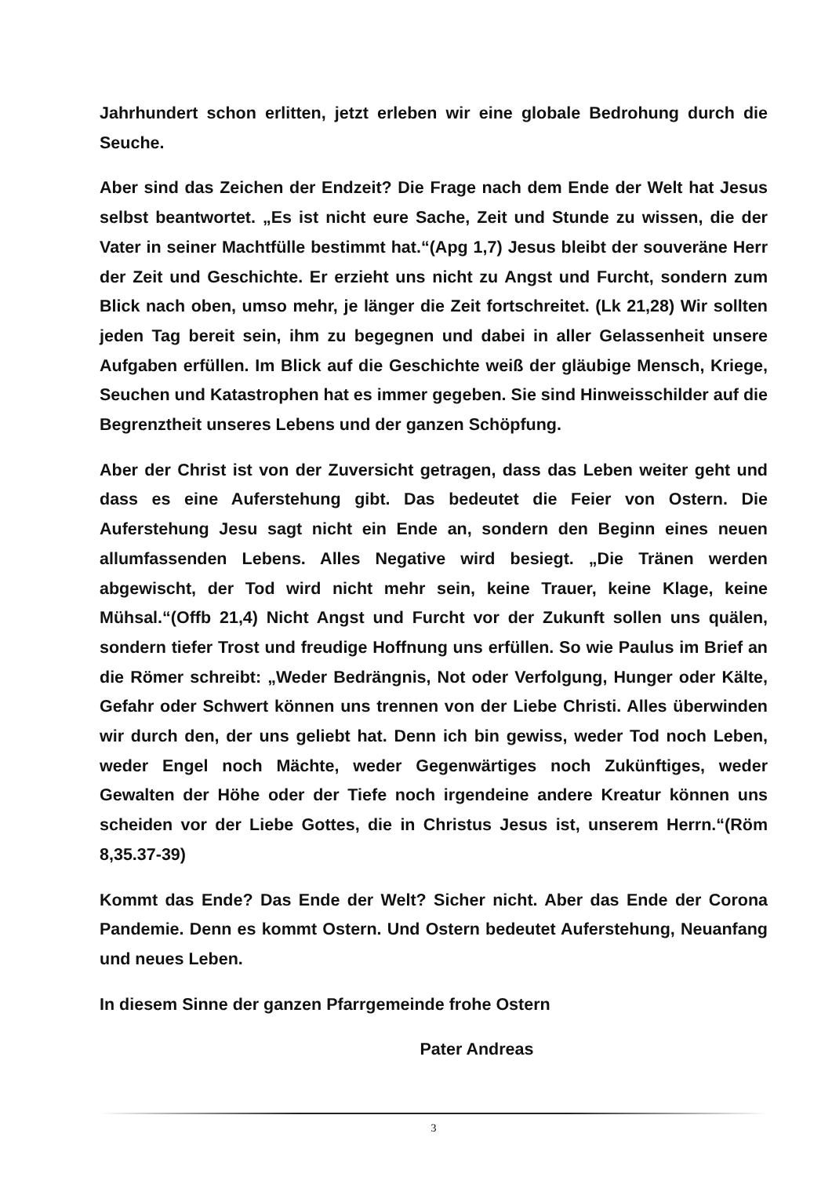Jahrhundert schon erlitten, jetzt erleben wir eine globale Bedrohung durch die Seuche.
Aber sind das Zeichen der Endzeit? Die Frage nach dem Ende der Welt hat Jesus selbst beantwortet. „Es ist nicht eure Sache, Zeit und Stunde zu wissen, die der Vater in seiner Machtfülle bestimmt hat.“(Apg 1,7) Jesus bleibt der souveräne Herr der Zeit und Geschichte. Er erzieht uns nicht zu Angst und Furcht, sondern zum Blick nach oben, umso mehr, je länger die Zeit fortschreitet. (Lk 21,28) Wir sollten jeden Tag bereit sein, ihm zu begegnen und dabei in aller Gelassenheit unsere Aufgaben erfüllen. Im Blick auf die Geschichte weiß der gläubige Mensch, Kriege, Seuchen und Katastrophen hat es immer gegeben. Sie sind Hinweisschilder auf die Begrenztheit unseres Lebens und der ganzen Schöpfung.
Aber der Christ ist von der Zuversicht getragen, dass das Leben weiter geht und dass es eine Auferstehung gibt. Das bedeutet die Feier von Ostern. Die Auferstehung Jesu sagt nicht ein Ende an, sondern den Beginn eines neuen allumfassenden Lebens. Alles Negative wird besiegt. „Die Tränen werden abgewischt, der Tod wird nicht mehr sein, keine Trauer, keine Klage, keine Mühsal.“(Offb 21,4) Nicht Angst und Furcht vor der Zukunft sollen uns quälen, sondern tiefer Trost und freudige Hoffnung uns erfüllen. So wie Paulus im Brief an die Römer schreibt: „Weder Bedrängnis, Not oder Verfolgung, Hunger oder Kälte, Gefahr oder Schwert können uns trennen von der Liebe Christi. Alles überwinden wir durch den, der uns geliebt hat. Denn ich bin gewiss, weder Tod noch Leben, weder Engel noch Mächte, weder Gegenwärtiges noch Zukünftiges, weder Gewalten der Höhe oder der Tiefe noch irgendeine andere Kreatur können uns scheiden vor der Liebe Gottes, die in Christus Jesus ist, unserem Herrn.“(Röm 8,35.37-39)
Kommt das Ende? Das Ende der Welt? Sicher nicht. Aber das Ende der Corona Pandemie. Denn es kommt Ostern. Und Ostern bedeutet Auferstehung, Neuanfang und neues Leben.
In diesem Sinne der ganzen Pfarrgemeinde frohe Ostern
Pater Andreas
3